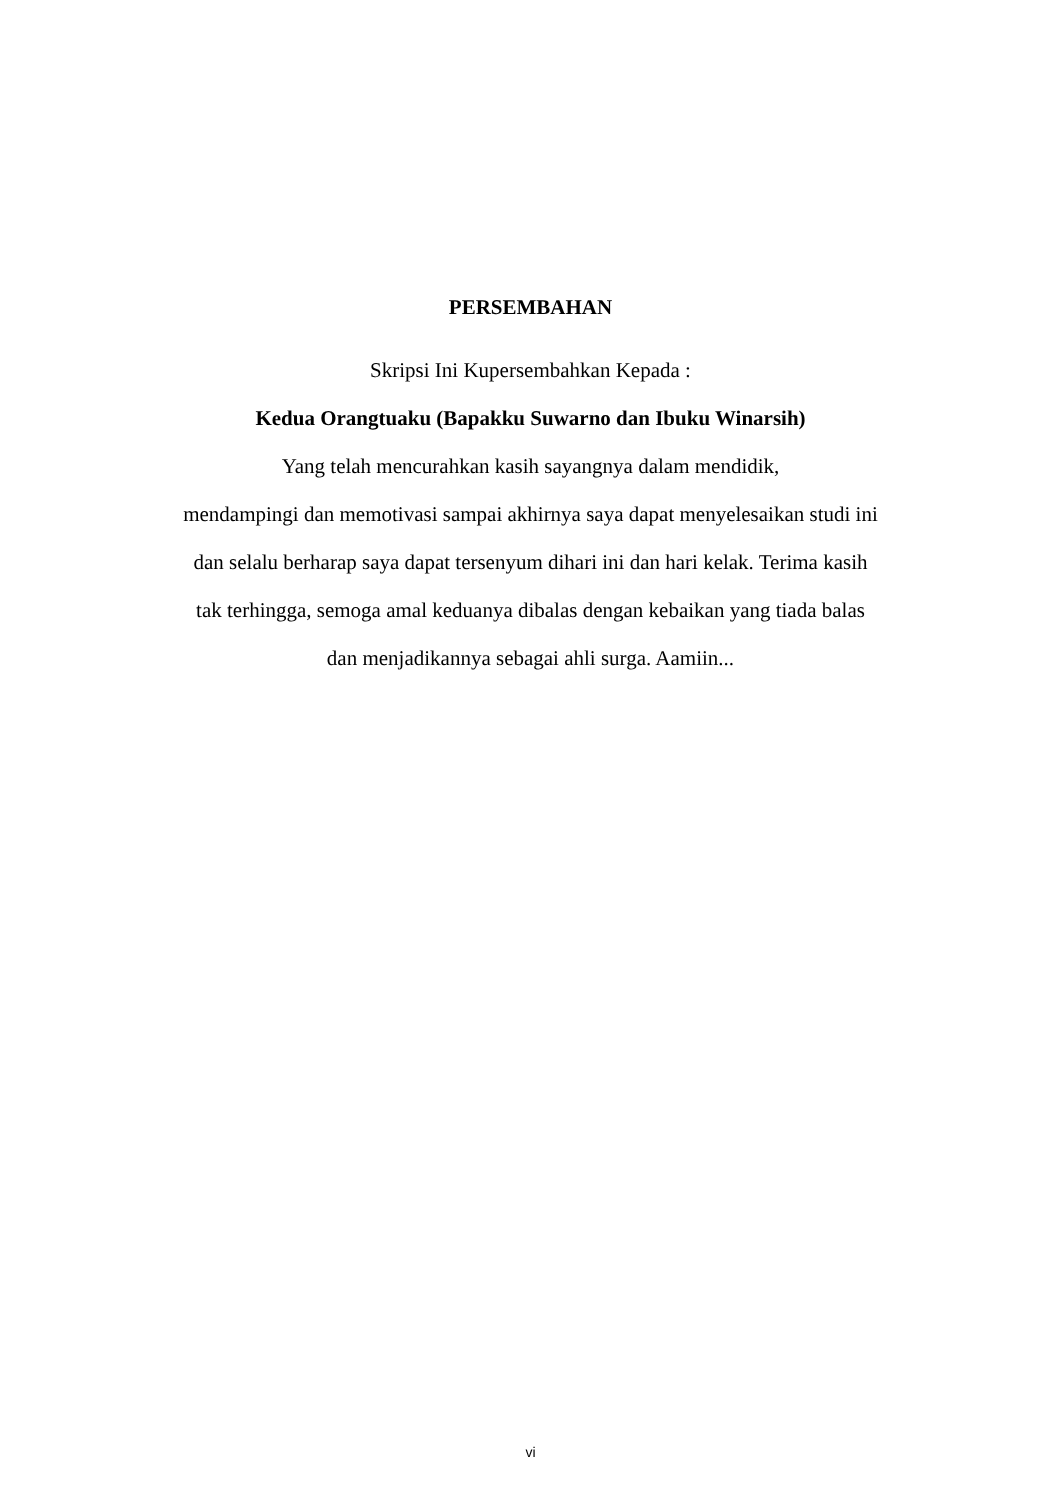PERSEMBAHAN
Skripsi Ini Kupersembahkan Kepada :
Kedua Orangtuaku (Bapakku Suwarno dan Ibuku Winarsih)
Yang telah mencurahkan kasih sayangnya dalam mendidik,
mendampingi dan memotivasi sampai akhirnya saya dapat menyelesaikan studi ini
dan selalu berharap saya dapat tersenyum dihari ini dan hari kelak. Terima kasih
tak terhingga, semoga amal keduanya dibalas dengan kebaikan yang tiada balas
dan menjadikannya sebagai ahli surga. Aamiin...
vi